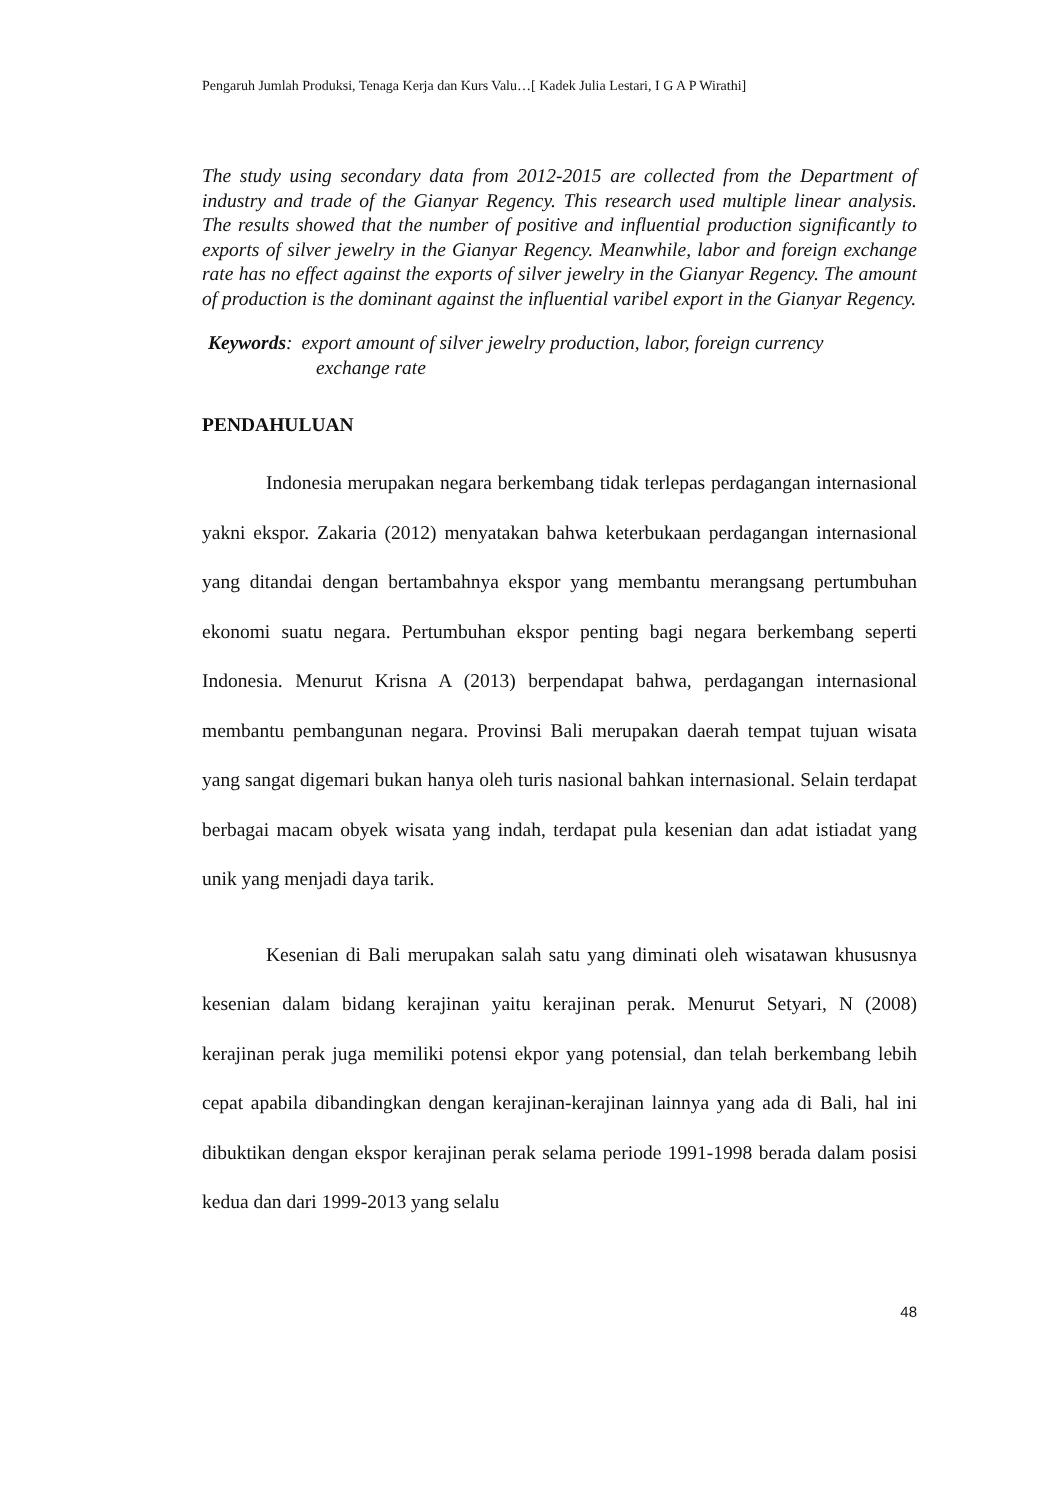Pengaruh Jumlah Produksi, Tenaga Kerja dan Kurs Valu…[ Kadek Julia Lestari, I G A P Wirathi]
The study using secondary data from 2012-2015 are collected from the Department of industry and trade of the Gianyar Regency. This research used multiple linear analysis. The results showed that the number of positive and influential production significantly to exports of silver jewelry in the Gianyar Regency. Meanwhile, labor and foreign exchange rate has no effect against the exports of silver jewelry in the Gianyar Regency. The amount of production is the dominant against the influential varibel export in the Gianyar Regency.
Keywords: export amount of silver jewelry production, labor, foreign currency
exchange rate
PENDAHULUAN
Indonesia merupakan negara berkembang tidak terlepas perdagangan internasional yakni ekspor. Zakaria (2012) menyatakan bahwa keterbukaan perdagangan internasional yang ditandai dengan bertambahnya ekspor yang membantu merangsang pertumbuhan ekonomi suatu negara. Pertumbuhan ekspor penting bagi negara berkembang seperti Indonesia. Menurut Krisna A (2013) berpendapat bahwa, perdagangan internasional membantu pembangunan negara. Provinsi Bali merupakan daerah tempat tujuan wisata yang sangat digemari bukan hanya oleh turis nasional bahkan internasional. Selain terdapat berbagai macam obyek wisata yang indah, terdapat pula kesenian dan adat istiadat yang unik yang menjadi daya tarik.
Kesenian di Bali merupakan salah satu yang diminati oleh wisatawan khususnya kesenian dalam bidang kerajinan yaitu kerajinan perak. Menurut Setyari, N (2008) kerajinan perak juga memiliki potensi ekpor yang potensial, dan telah berkembang lebih cepat apabila dibandingkan dengan kerajinan-kerajinan lainnya yang ada di Bali, hal ini dibuktikan dengan ekspor kerajinan perak selama periode 1991-1998 berada dalam posisi kedua dan dari 1999-2013 yang selalu
48